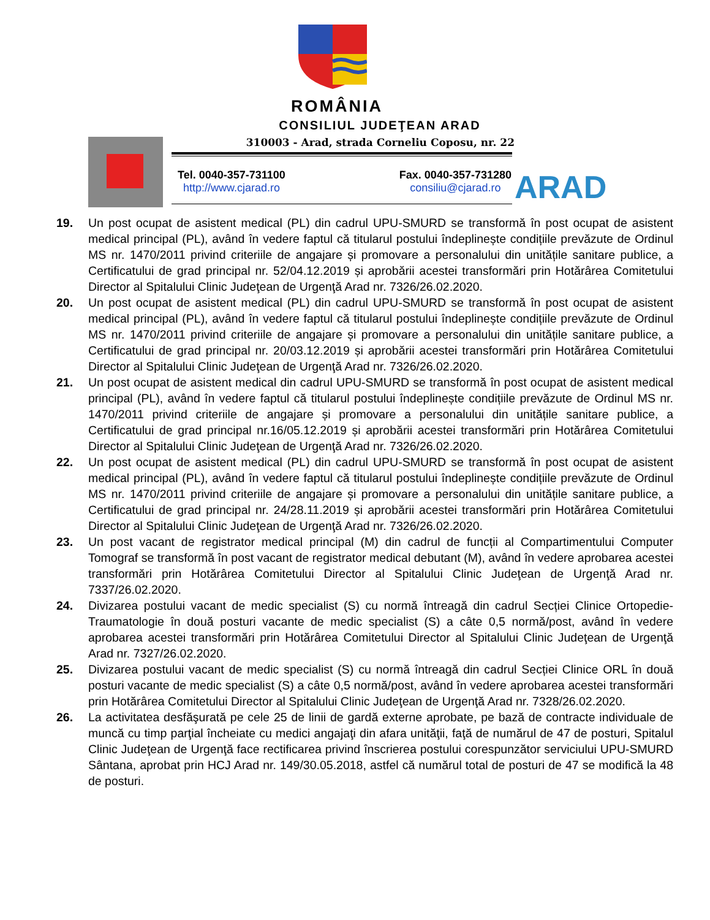ROMÂNIA
CONSILIUL JUDEŢEAN ARAD
310003 - Arad, strada Corneliu Coposu, nr. 22
Tel. 0040-357-731100
http://www.cjarad.ro
Fax. 0040-357-731280
consiliu@cjarad.ro
ARAD
19. Un post ocupat de asistent medical (PL) din cadrul UPU-SMURD se transformă în post ocupat de asistent medical principal (PL), având în vedere faptul că titularul postului îndeplinește condițiile prevăzute de Ordinul MS nr. 1470/2011 privind criteriile de angajare și promovare a personalului din unitățile sanitare publice, a Certificatului de grad principal nr. 52/04.12.2019 și aprobării acestei transformări prin Hotărârea Comitetului Director al Spitalului Clinic Judeţean de Urgenţă Arad nr. 7326/26.02.2020.
20. Un post ocupat de asistent medical (PL) din cadrul UPU-SMURD se transformă în post ocupat de asistent medical principal (PL), având în vedere faptul că titularul postului îndeplinește condițiile prevăzute de Ordinul MS nr. 1470/2011 privind criteriile de angajare și promovare a personalului din unitățile sanitare publice, a Certificatului de grad principal nr. 20/03.12.2019 și aprobării acestei transformări prin Hotărârea Comitetului Director al Spitalului Clinic Judeţean de Urgenţă Arad nr. 7326/26.02.2020.
21. Un post ocupat de asistent medical din cadrul UPU-SMURD se transformă în post ocupat de asistent medical principal (PL), având în vedere faptul că titularul postului îndeplinește condițiile prevăzute de Ordinul MS nr. 1470/2011 privind criteriile de angajare și promovare a personalului din unitățile sanitare publice, a Certificatului de grad principal nr.16/05.12.2019 și aprobării acestei transformări prin Hotărârea Comitetului Director al Spitalului Clinic Judeţean de Urgenţă Arad nr. 7326/26.02.2020.
22. Un post ocupat de asistent medical (PL) din cadrul UPU-SMURD se transformă în post ocupat de asistent medical principal (PL), având în vedere faptul că titularul postului îndeplinește condițiile prevăzute de Ordinul MS nr. 1470/2011 privind criteriile de angajare și promovare a personalului din unitățile sanitare publice, a Certificatului de grad principal nr. 24/28.11.2019 și aprobării acestei transformări prin Hotărârea Comitetului Director al Spitalului Clinic Judeţean de Urgenţă Arad nr. 7326/26.02.2020.
23. Un post vacant de registrator medical principal (M) din cadrul de funcții al Compartimentului Computer Tomograf se transformă în post vacant de registrator medical debutant (M), având în vedere aprobarea acestei transformări prin Hotărârea Comitetului Director al Spitalului Clinic Judeţean de Urgenţă Arad nr. 7337/26.02.2020.
24. Divizarea postului vacant de medic specialist (S) cu normă întreagă din cadrul Secției Clinice Ortopedie-Traumatologie în două posturi vacante de medic specialist (S) a câte 0,5 normă/post, având în vedere aprobarea acestei transformări prin Hotărârea Comitetului Director al Spitalului Clinic Judeţean de Urgenţă Arad nr. 7327/26.02.2020.
25. Divizarea postului vacant de medic specialist (S) cu normă întreagă din cadrul Secției Clinice ORL în două posturi vacante de medic specialist (S) a câte 0,5 normă/post, având în vedere aprobarea acestei transformări prin Hotărârea Comitetului Director al Spitalului Clinic Judeţean de Urgenţă Arad nr. 7328/26.02.2020.
26. La activitatea desfăşurată pe cele 25 de linii de gardă externe aprobate, pe bază de contracte individuale de muncă cu timp parţial încheiate cu medici angajaţi din afara unităţii, faţă de numărul de 47 de posturi, Spitalul Clinic Judeţean de Urgenţă face rectificarea privind înscrierea postului corespunzător serviciului UPU-SMURD Sântana, aprobat prin HCJ Arad nr. 149/30.05.2018, astfel că numărul total de posturi de 47 se modifică la 48 de posturi.